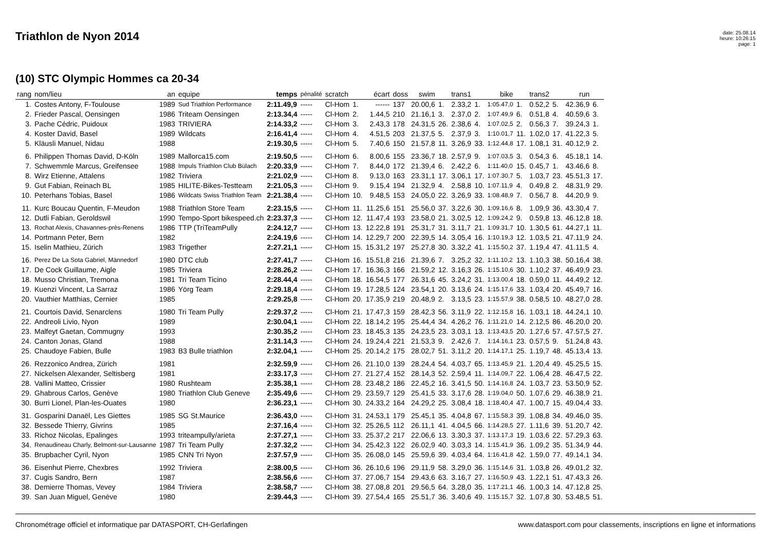Triathlon de Nyon 2014
date: 25.08.14
heure: 10:26:15
page: 1
(10) STC Olympic Hommes ca 20-34
| rang | nom/lieu | an | equipe | temps | pénalité | scratch | | écart | doss | swim | | trans1 | | bike | | trans2 | | run | |
| --- | --- | --- | --- | --- | --- | --- | --- | --- | --- | --- | --- | --- | --- | --- | --- | --- | --- | --- | --- |
| 1. | Costes Antony, F-Toulouse | 1989 | Sud Triathlon Performance | 2:11.49,9 | ----- | Cl-Hom | 1. | ------ | 137 | 20.00,6 | 1. | 2.33,2 | 1. | 1:05.47,0 | 1. | 0.52,2 | 5. | 42.36,9 | 6. |
| 2. | Frieder Pascal, Oensingen | 1986 | Triteam Oensingen | 2:13.34,4 | ----- | Cl-Hom | 2. | 1.44,5 | 210 | 21.16,1 | 3. | 2.37,0 | 2. | 1:07.49,9 | 6. | 0.51,8 | 4. | 40.59,6 | 3. |
| 3. | Pache Cédric, Puidoux | 1983 | TRIVIERA | 2:14.33,2 | ----- | Cl-Hom | 3. | 2.43,3 | 178 | 24.31,5 | 26. | 2.38,6 | 4. | 1:07.02,5 | 2. | 0.56,3 | 7. | 39.24,3 | 1. |
| 4. | Koster David, Basel | 1989 | Wildcats | 2:16.41,4 | ----- | Cl-Hom | 4. | 4.51,5 | 203 | 21.37,5 | 5. | 2.37,9 | 3. | 1:10.01,7 | 11. | 1.02,0 | 17. | 41.22,3 | 5. |
| 5. | Kläusli Manuel, Nidau | 1988 | | 2:19.30,5 | ----- | Cl-Hom | 5. | 7.40,6 | 150 | 21.57,8 | 11. | 3.26,9 | 33. | 1:12.44,8 | 17. | 1.08,1 | 31. | 40.12,9 | 2. |
| 6. | Philippen Thomas David, D-Köln | 1989 | Mallorca15.com | 2:19.50,5 | ----- | Cl-Hom | 6. | 8.00,6 | 155 | 23.36,7 | 18. | 2.57,9 | 9. | 1:07.03,5 | 3. | 0.54,3 | 6. | 45.18,1 | 14. |
| 7. | Schwemmle Marcus, Greifensee | 1988 | Impuls Triathlon Club Bülach | 2:20.33,9 | ----- | Cl-Hom | 7. | 8.44,0 | 172 | 21.39,4 | 6. | 2.42,2 | 6. | 1:11.40,0 | 15. | 0.45,7 | 1. | 43.46,6 | 8. |
| 8. | Wirz Etienne, Attalens | 1982 | Triviera | 2:21.02,9 | ----- | Cl-Hom | 8. | 9.13,0 | 163 | 23.31,1 | 17. | 3.06,1 | 17. | 1:07.30,7 | 5. | 1.03,7 | 23. | 45.51,3 | 17. |
| 9. | Gut Fabian, Reinach BL | 1985 | HILITE-Bikes-Testteam | 2:21.05,3 | ----- | Cl-Hom | 9. | 9.15,4 | 194 | 21.32,9 | 4. | 2.58,8 | 10. | 1:07.11,9 | 4. | 0.49,8 | 2. | 48.31,9 | 29. |
| 10. | Peterhans Tobias, Basel | 1986 | Wildcats Swiss Triathlon Team | 2:21.38,4 | ----- | Cl-Hom | 10. | 9.48,5 | 153 | 24.05,0 | 22. | 3.26,9 | 33. | 1:08.48,9 | 7. | 0.56,7 | 8. | 44.20,9 | 9. |
| 11. | Kurc Boucau Quentin, F-Meudon | 1988 | Triathlon Store Team | 2:23.15,5 | ----- | Cl-Hom | 11. | 11.25,6 | 151 | 25.56,0 | 37. | 3.22,6 | 30. | 1:09.16,6 | 8. | 1.09,9 | 36. | 43.30,4 | 7. |
| 12. | Dutli Fabian, Geroldswil | 1990 | Tempo-Sport bikespeed.ch | 2:23.37,3 | ----- | Cl-Hom | 12. | 11.47,4 | 193 | 23.58,0 | 21. | 3.02,5 | 12. | 1:09.24,2 | 9. | 0.59,8 | 13. | 46.12,8 | 18. |
| 13. | Rochat Alexis, Chavannes-près-Renens | 1986 | TTP (TriTeamPully | 2:24.12,7 | ----- | Cl-Hom | 13. | 12.22,8 | 191 | 25.31,7 | 31. | 3.11,7 | 21. | 1:09.31,7 | 10. | 1.30,5 | 61. | 44.27,1 | 11. |
| 14. | Portmann Peter, Bern | 1982 | | 2:24.19,6 | ----- | Cl-Hom | 14. | 12.29,7 | 200 | 22.39,5 | 14. | 3.05,4 | 16. | 1:10.19,3 | 12. | 1.03,5 | 21. | 47.11,9 | 24. |
| 15. | Iselin Mathieu, Zürich | 1983 | Trigether | 2:27.21,1 | ----- | Cl-Hom | 15. | 15.31,2 | 197 | 25.27,8 | 30. | 3.32,2 | 41. | 1:15.50,2 | 37. | 1.19,4 | 47. | 41.11,5 | 4. |
| 16. | Perez De La Sota Gabriel, Männedorf | 1980 | DTC club | 2:27.41,7 | ----- | Cl-Hom | 16. | 15.51,8 | 216 | 21.39,6 | 7. | 3.25,2 | 32. | 1:11.10,2 | 13. | 1.10,3 | 38. | 50.16,4 | 38. |
| 17. | De Cock Guillaume, Aigle | 1985 | Triviera | 2:28.26,2 | ----- | Cl-Hom | 17. | 16.36,3 | 166 | 21.59,2 | 12. | 3.16,3 | 26. | 1:15.10,6 | 30. | 1.10,2 | 37. | 46.49,9 | 23. |
| 18. | Musso Christian, Tremona | 1981 | Tri Team Ticino | 2:28.44,4 | ----- | Cl-Hom | 18. | 16.54,5 | 177 | 26.31,6 | 45. | 3.24,2 | 31. | 1:13.00,4 | 18. | 0.59,0 | 11. | 44.49,2 | 12. |
| 19. | Kuenzi Vincent, La Sarraz | 1986 | Yörg Team | 2:29.18,4 | ----- | Cl-Hom | 19. | 17.28,5 | 124 | 23.54,1 | 20. | 3.13,6 | 24. | 1:15.17,6 | 33. | 1.03,4 | 20. | 45.49,7 | 16. |
| 20. | Vauthier Matthias, Cernier | 1985 | | 2:29.25,8 | ----- | Cl-Hom | 20. | 17.35,9 | 219 | 20.48,9 | 2. | 3.13,5 | 23. | 1:15.57,9 | 38. | 0.58,5 | 10. | 48.27,0 | 28. |
| 21. | Courtois David, Senarclens | 1980 | Tri Team Pully | 2:29.37,2 | ----- | Cl-Hom | 21. | 17.47,3 | 159 | 28.42,3 | 56. | 3.11,9 | 22. | 1:12.15,8 | 16. | 1.03,1 | 18. | 44.24,1 | 10. |
| 22. | Andreoli Livio, Nyon | 1989 | | 2:30.04,1 | ----- | Cl-Hom | 22. | 18.14,2 | 195 | 25.44,4 | 34. | 4.26,2 | 76. | 1:11.21,0 | 14. | 2.12,5 | 86. | 46.20,0 | 20. |
| 23. | Malfeyt Gaetan, Commugny | 1993 | | 2:30.35,2 | ----- | Cl-Hom | 23. | 18.45,3 | 135 | 24.23,5 | 23. | 3.03,1 | 13. | 1:13.43,5 | 20. | 1.27,6 | 57. | 47.57,5 | 27. |
| 24. | Canton Jonas, Gland | 1988 | | 2:31.14,3 | ----- | Cl-Hom | 24. | 19.24,4 | 221 | 21.53,3 | 9. | 2.42,6 | 7. | 1:14.16,1 | 23. | 0.57,5 | 9. | 51.24,8 | 43. |
| 25. | Chaudoye Fabien, Bulle | 1983 | B3 Bulle triathlon | 2:32.04,1 | ----- | Cl-Hom | 25. | 20.14,2 | 175 | 28.02,7 | 51. | 3.11,2 | 20. | 1:14.17,1 | 25. | 1.19,7 | 48. | 45.13,4 | 13. |
| 26. | Rezzonico Andrea, Zürich | 1981 | | 2:32.59,9 | ----- | Cl-Hom | 26. | 21.10,0 | 139 | 28.24,4 | 54. | 4.03,7 | 65. | 1:13.45,9 | 21. | 1.20,4 | 49. | 45.25,5 | 15. |
| 27. | Nickelsen Alexander, Seltisberg | 1981 | | 2:33.17,3 | ----- | Cl-Hom | 27. | 21.27,4 | 152 | 28.14,3 | 52. | 2.59,4 | 11. | 1:14.09,7 | 22. | 1.06,4 | 28. | 46.47,5 | 22. |
| 28. | Vallini Matteo, Crissier | 1980 | Rushteam | 2:35.38,1 | ----- | Cl-Hom | 28. | 23.48,2 | 186 | 22.45,2 | 16. | 3.41,5 | 50. | 1:14.16,8 | 24. | 1.03,7 | 23. | 53.50,9 | 52. |
| 29. | Ghabrous Carlos, Genève | 1980 | Triathlon Club Geneve | 2:35.49,6 | ----- | Cl-Hom | 29. | 23.59,7 | 129 | 25.41,5 | 33. | 3.17,6 | 28. | 1:19.04,0 | 50. | 1.07,6 | 29. | 46.38,9 | 21. |
| 30. | Burri Lionel, Plan-les-Ouates | 1980 | | 2:36.23,1 | ----- | Cl-Hom | 30. | 24.33,2 | 164 | 24.29,2 | 25. | 3.08,4 | 18. | 1:18.40,4 | 47. | 1.00,7 | 15. | 49.04,4 | 33. |
| 31. | Gosparini Danaël, Les Giettes | 1985 | SG St.Maurice | 2:36.43,0 | ----- | Cl-Hom | 31. | 24.53,1 | 179 | 25.45,1 | 35. | 4.04,8 | 67. | 1:15.58,3 | 39. | 1.08,8 | 34. | 49.46,0 | 35. |
| 32. | Bessede Thierry, Givrins | 1985 | | 2:37.16,4 | ----- | Cl-Hom | 32. | 25.26,5 | 112 | 26.11,1 | 41. | 4.04,5 | 66. | 1:14.28,5 | 27. | 1.11,6 | 39. | 51.20,7 | 42. |
| 33. | Richoz Nicolas, Epalinges | 1993 | triteampully/arieta | 2:37.27,1 | ----- | Cl-Hom | 33. | 25.37,2 | 217 | 22.06,6 | 13. | 3.30,3 | 37. | 1:13.17,3 | 19. | 1.03,6 | 22. | 57.29,3 | 63. |
| 34. | Renaudineau Charly, Belmont-sur-Lausanne | 1987 | Tri Team Pully | 2:37.32,2 | ----- | Cl-Hom | 34. | 25.42,3 | 122 | 26.02,9 | 40. | 3.03,3 | 14. | 1:15.41,9 | 36. | 1.09,2 | 35. | 51.34,9 | 44. |
| 35. | Brupbacher Cyril, Nyon | 1985 | CNN Tri Nyon | 2:37.57,9 | ----- | Cl-Hom | 35. | 26.08,0 | 145 | 25.59,6 | 39. | 4.03,4 | 64. | 1:16.41,8 | 42. | 1.59,0 | 77. | 49.14,1 | 34. |
| 36. | Eisenhut Pierre, Chexbres | 1992 | Triviera | 2:38.00,5 | ----- | Cl-Hom | 36. | 26.10,6 | 196 | 29.11,9 | 58. | 3.29,0 | 36. | 1:15.14,6 | 31. | 1.03,8 | 26. | 49.01,2 | 32. |
| 37. | Cugis Sandro, Bern | 1987 | | 2:38.56,6 | ----- | Cl-Hom | 37. | 27.06,7 | 154 | 29.43,6 | 63. | 3.16,7 | 27. | 1:16.50,9 | 43. | 1.22,1 | 51. | 47.43,3 | 26. |
| 38. | Demierre Thomas, Vevey | 1984 | Triviera | 2:38.58,7 | ----- | Cl-Hom | 38. | 27.08,8 | 201 | 29.56,5 | 64. | 3.28,0 | 35. | 1:17.21,1 | 46. | 1.00,3 | 14. | 47.12,8 | 25. |
| 39. | San Juan Miguel, Genève | 1980 | | 2:39.44,3 | ----- | Cl-Hom | 39. | 27.54,4 | 165 | 25.51,7 | 36. | 3.40,6 | 49. | 1:15.15,7 | 32. | 1.07,8 | 30. | 53.48,5 | 51. |
Chronométrage officiel et informatique par DATASPORT, CH-Gerlafingen www.datasport.com pour classements, inscriptions en ligne et informations